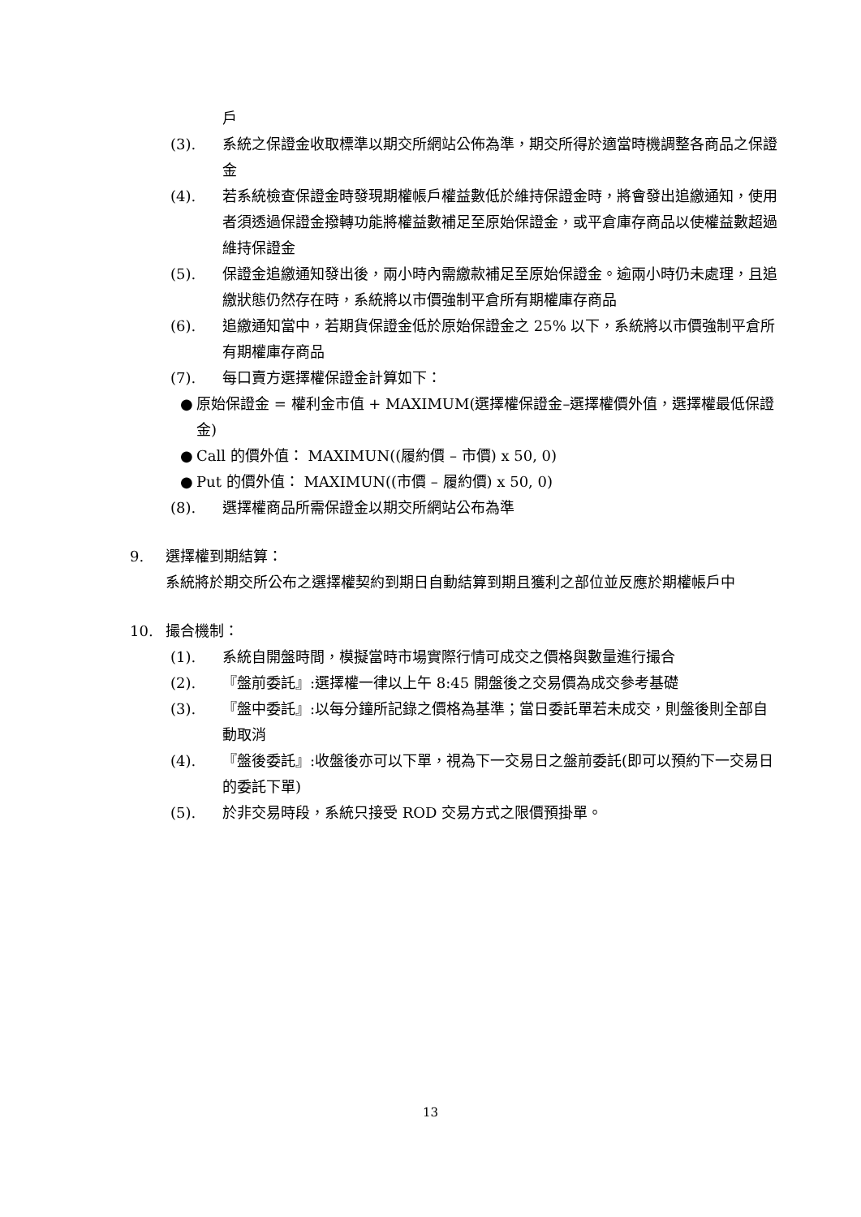戶
(3). 系統之保證金收取標準以期交所網站公佈為準，期交所得於適當時機調整各商品之保證金
(4). 若系統檢查保證金時發現期權帳戶權益數低於維持保證金時，將會發出追繳通知，使用者須透過保證金撥轉功能將權益數補足至原始保證金，或平倉庫存商品以使權益數超過維持保證金
(5). 保證金追繳通知發出後，兩小時內需繳款補足至原始保證金。逾兩小時仍未處理，且追繳狀態仍然存在時，系統將以市價強制平倉所有期權庫存商品
(6). 追繳通知當中，若期貨保證金低於原始保證金之 25% 以下，系統將以市價強制平倉所有期權庫存商品
(7). 每口賣方選擇權保證金計算如下：
● 原始保證金 = 權利金市值 + MAXIMUM(選擇權保證金–選擇權價外值，選擇權最低保證金)
● Call 的價外值： MAXIMUN((履約價 – 市價) x 50, 0)
● Put 的價外值： MAXIMUN((市價 – 履約價) x 50, 0)
(8). 選擇權商品所需保證金以期交所網站公布為準
9. 選擇權到期結算：
系統將於期交所公布之選擇權契約到期日自動結算到期且獲利之部位並反應於期權帳戶中
10. 撮合機制：
(1). 系統自開盤時間，模擬當時市場實際行情可成交之價格與數量進行撮合
(2). 『盤前委託』:選擇權一律以上午 8:45 開盤後之交易價為成交參考基礎
(3). 『盤中委託』:以每分鐘所記錄之價格為基準；當日委託單若未成交，則盤後則全部自動取消
(4). 『盤後委託』:收盤後亦可以下單，視為下一交易日之盤前委託(即可以預約下一交易日的委託下單)
(5). 於非交易時段，系統只接受 ROD 交易方式之限價預掛單。
13